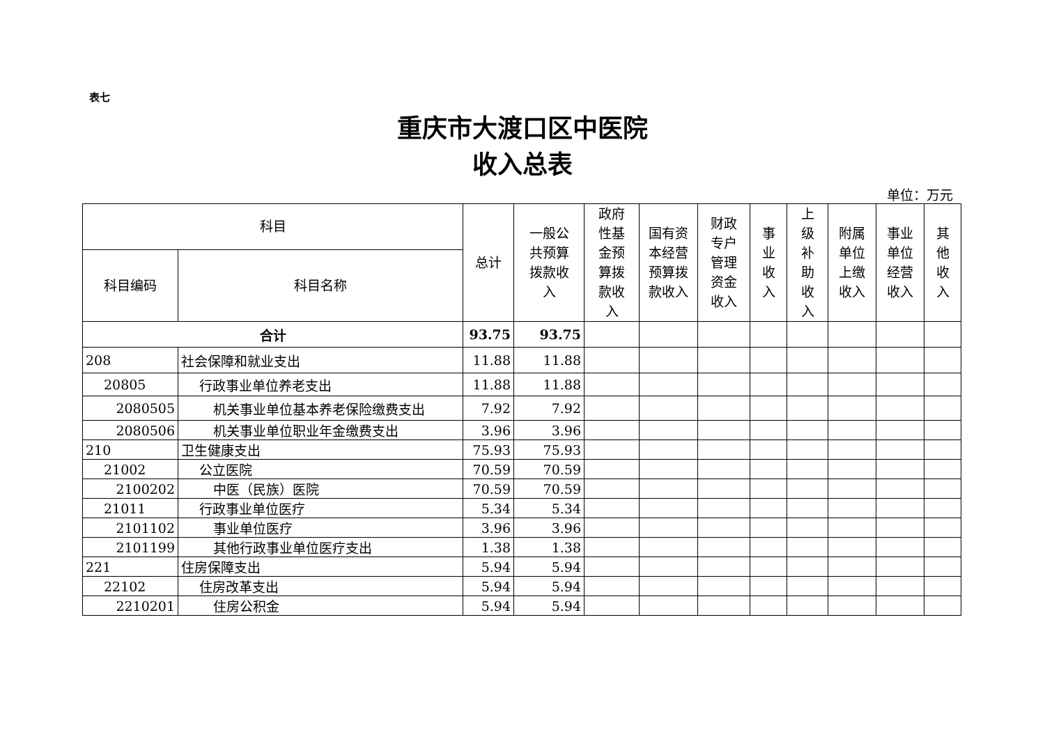表七
重庆市大渡口区中医院
收入总表
单位：万元
| 科目 | | 总计 | 一般公 共预算 拨款收 入 | 政府 性基 金预 算拨 款收 入 | 国有资 本经营 预算拨 款收入 | 财政 专户 管理 资金 收入 | 事 业 收 入 | 上 级 补 助 收 入 | 附属 单位 上缴 收入 | 事业 单位 经营 收入 | 其 他 收 入 |
| --- | --- | --- | --- | --- | --- | --- | --- | --- | --- | --- | --- |
| 科目编码 | 科目名称 | | | | | | | | | | |
| 合计 | | 93.75 | 93.75 | | | | | | | | |
| 208 | 社会保障和就业支出 | 11.88 | 11.88 | | | | | | | | |
| 20805 | 行政事业单位养老支出 | 11.88 | 11.88 | | | | | | | | |
| 2080505 | 机关事业单位基本养老保险缴费支出 | 7.92 | 7.92 | | | | | | | | |
| 2080506 | 机关事业单位职业年金缴费支出 | 3.96 | 3.96 | | | | | | | | |
| 210 | 卫生健康支出 | 75.93 | 75.93 | | | | | | | | |
| 21002 | 公立医院 | 70.59 | 70.59 | | | | | | | | |
| 2100202 | 中医（民族）医院 | 70.59 | 70.59 | | | | | | | | |
| 21011 | 行政事业单位医疗 | 5.34 | 5.34 | | | | | | | | |
| 2101102 | 事业单位医疗 | 3.96 | 3.96 | | | | | | | | |
| 2101199 | 其他行政事业单位医疗支出 | 1.38 | 1.38 | | | | | | | | |
| 221 | 住房保障支出 | 5.94 | 5.94 | | | | | | | | |
| 22102 | 住房改革支出 | 5.94 | 5.94 | | | | | | | | |
| 2210201 | 住房公积金 | 5.94 | 5.94 | | | | | | | | |